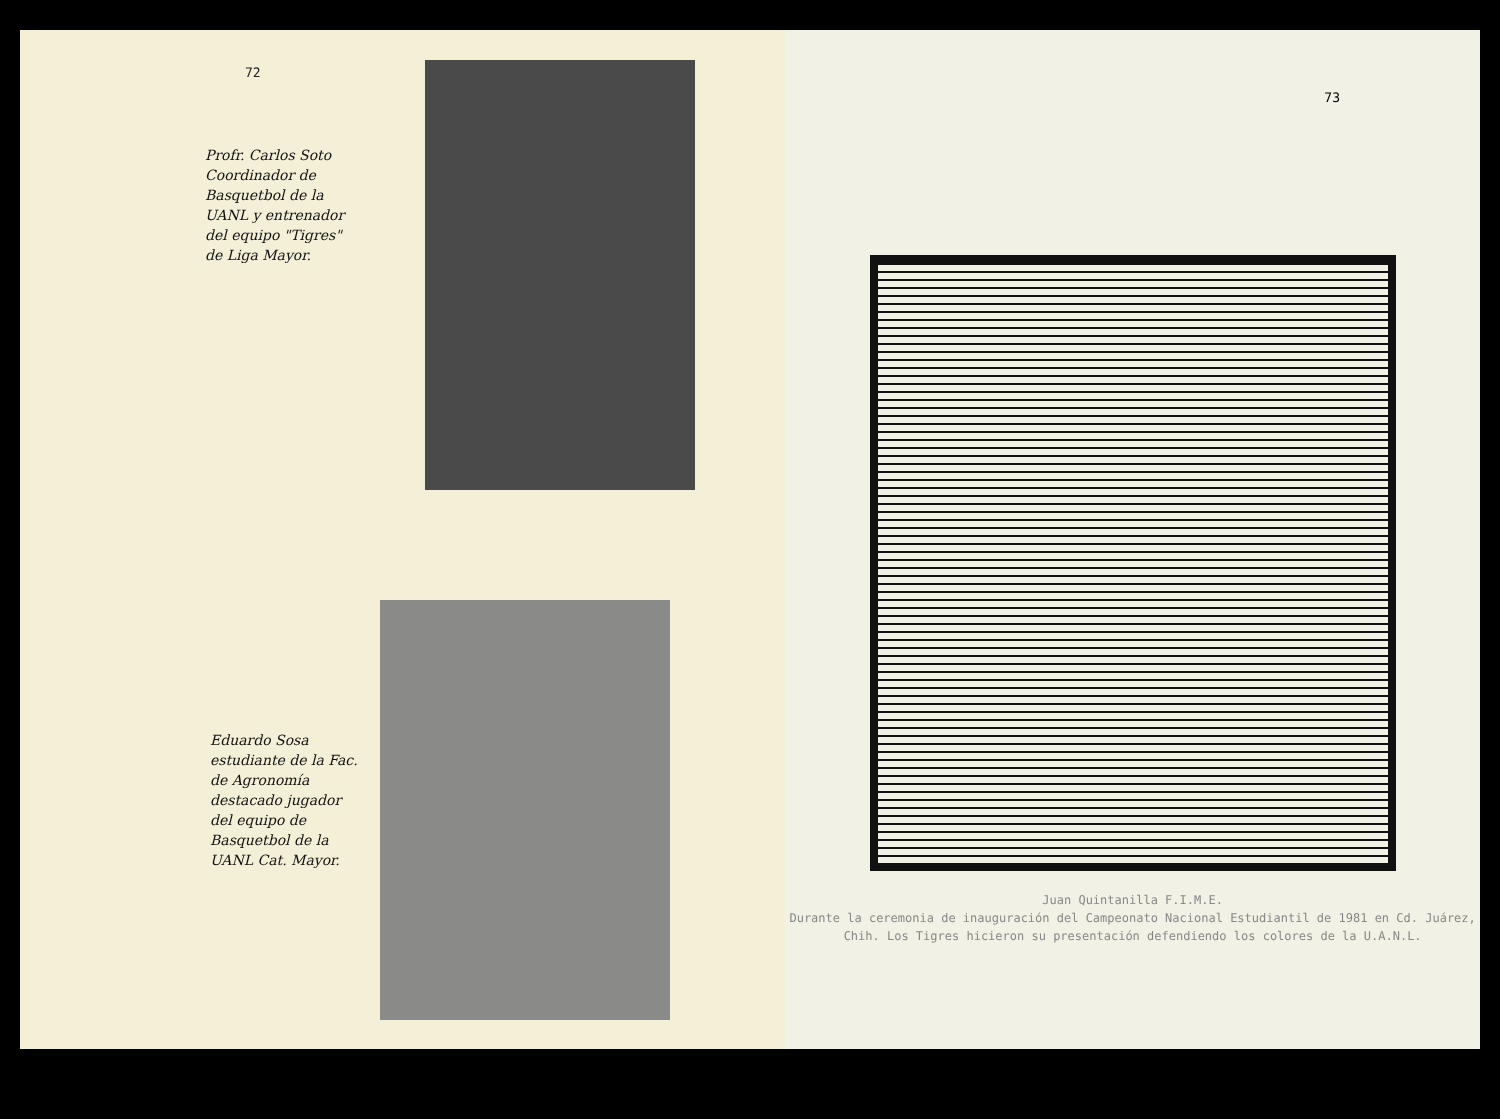72
Profr. Carlos Soto Coordinador de Basquetbol de la UANL y entrenador del equipo "Tigres" de Liga Mayor.
Eduardo Sosa estudiante de la Fac. de Agronomía destacado jugador del equipo de Basquetbol de la UANL Cat. Mayor.
73
Juan Quintanilla F.I.M.E.
Durante la ceremonia de inauguración del Campeonato Nacional Estudiantil de 1981 en Cd. Juárez, Chih. Los Tigres hicieron su presentación defendiendo los colores de la U.A.N.L.